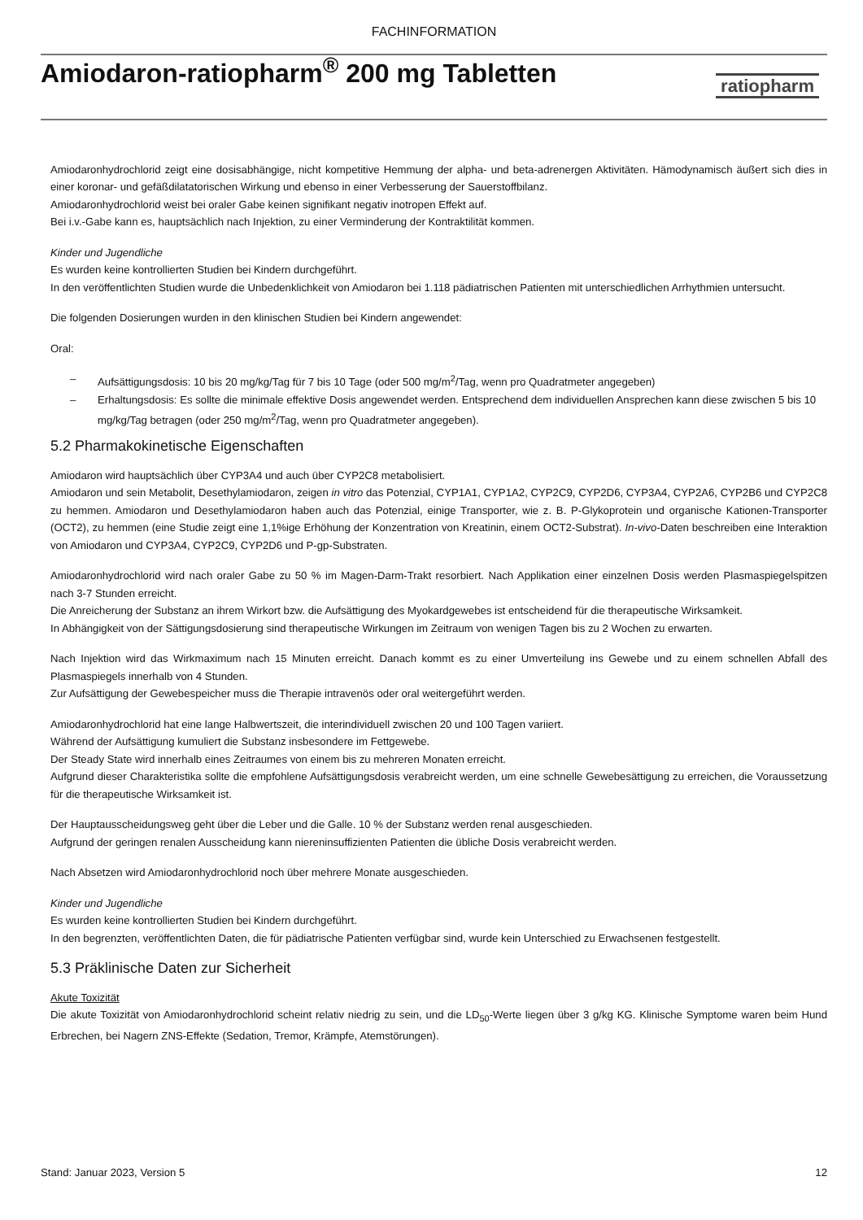FACHINFORMATION
Amiodaron-ratiopharm<sup>®</sup> 200 mg Tabletten
ratiopharm
Amiodaronhydrochlorid zeigt eine dosisabhängige, nicht kompetitive Hemmung der alpha- und beta-adrenergen Aktivitäten. Hämodynamisch äußert sich dies in einer koronar- und gefäßdilatatorischen Wirkung und ebenso in einer Verbesserung der Sauerstoffbilanz.
Amiodaronhydrochlorid weist bei oraler Gabe keinen signifikant negativ inotropen Effekt auf.
Bei i.v.-Gabe kann es, hauptsächlich nach Injektion, zu einer Verminderung der Kontraktilität kommen.
Kinder und Jugendliche
Es wurden keine kontrollierten Studien bei Kindern durchgeführt.
In den veröffentlichten Studien wurde die Unbedenklichkeit von Amiodaron bei 1.118 pädiatrischen Patienten mit unterschiedlichen Arrhythmien untersucht.
Die folgenden Dosierungen wurden in den klinischen Studien bei Kindern angewendet:
Oral:
– Aufsättigungsdosis: 10 bis 20 mg/kg/Tag für 7 bis 10 Tage (oder 500 mg/m<sup>2</sup>/Tag, wenn pro Quadratmeter angegeben)
– Erhaltungsdosis: Es sollte die minimale effektive Dosis angewendet werden. Entsprechend dem individuellen Ansprechen kann diese zwischen 5 bis 10 mg/kg/Tag betragen (oder 250 mg/m<sup>2</sup>/Tag, wenn pro Quadratmeter angegeben).
5.2 Pharmakokinetische Eigenschaften
Amiodaron wird hauptsächlich über CYP3A4 und auch über CYP2C8 metabolisiert.
Amiodaron und sein Metabolit, Desethylamiodaron, zeigen in vitro das Potenzial, CYP1A1, CYP1A2, CYP2C9, CYP2D6, CYP3A4, CYP2A6, CYP2B6 und CYP2C8 zu hemmen. Amiodaron und Desethylamiodaron haben auch das Potenzial, einige Transporter, wie z. B. P-Glykoprotein und organische Kationen-Transporter (OCT2), zu hemmen (eine Studie zeigt eine 1,1%ige Erhöhung der Konzentration von Kreatinin, einem OCT2-Substrat). In-vivo-Daten beschreiben eine Interaktion von Amiodaron und CYP3A4, CYP2C9, CYP2D6 und P-gp-Substraten.
Amiodaronhydrochlorid wird nach oraler Gabe zu 50 % im Magen-Darm-Trakt resorbiert. Nach Applikation einer einzelnen Dosis werden Plasmaspiegelspitzen nach 3-7 Stunden erreicht.
Die Anreicherung der Substanz an ihrem Wirkort bzw. die Aufsättigung des Myokardgewebes ist entscheidend für die therapeutische Wirksamkeit.
In Abhängigkeit von der Sättigungsdosierung sind therapeutische Wirkungen im Zeitraum von wenigen Tagen bis zu 2 Wochen zu erwarten.
Nach Injektion wird das Wirkmaximum nach 15 Minuten erreicht. Danach kommt es zu einer Umverteilung ins Gewebe und zu einem schnellen Abfall des Plasmaspiegels innerhalb von 4 Stunden.
Zur Aufsättigung der Gewebespeicher muss die Therapie intravenös oder oral weitergeführt werden.
Amiodaronhydrochlorid hat eine lange Halbwertszeit, die interindividuell zwischen 20 und 100 Tagen variiert.
Während der Aufsättigung kumuliert die Substanz insbesondere im Fettgewebe.
Der Steady State wird innerhalb eines Zeitraumes von einem bis zu mehreren Monaten erreicht.
Aufgrund dieser Charakteristika sollte die empfohlene Aufsättigungsdosis verabreicht werden, um eine schnelle Gewebesättigung zu erreichen, die Voraussetzung für die therapeutische Wirksamkeit ist.
Der Hauptausscheidungsweg geht über die Leber und die Galle. 10 % der Substanz werden renal ausgeschieden.
Aufgrund der geringen renalen Ausscheidung kann niereninsuffizienten Patienten die übliche Dosis verabreicht werden.
Nach Absetzen wird Amiodaronhydrochlorid noch über mehrere Monate ausgeschieden.
Kinder und Jugendliche
Es wurden keine kontrollierten Studien bei Kindern durchgeführt.
In den begrenzten, veröffentlichten Daten, die für pädiatrische Patienten verfügbar sind, wurde kein Unterschied zu Erwachsenen festgestellt.
5.3 Präklinische Daten zur Sicherheit
Akute Toxizität
Die akute Toxizität von Amiodaronhydrochlorid scheint relativ niedrig zu sein, und die LD<sub>50</sub>-Werte liegen über 3 g/kg KG. Klinische Symptome waren beim Hund Erbrechen, bei Nagern ZNS-Effekte (Sedation, Tremor, Krämpfe, Atemstörungen).
Stand: Januar 2023, Version 5 12